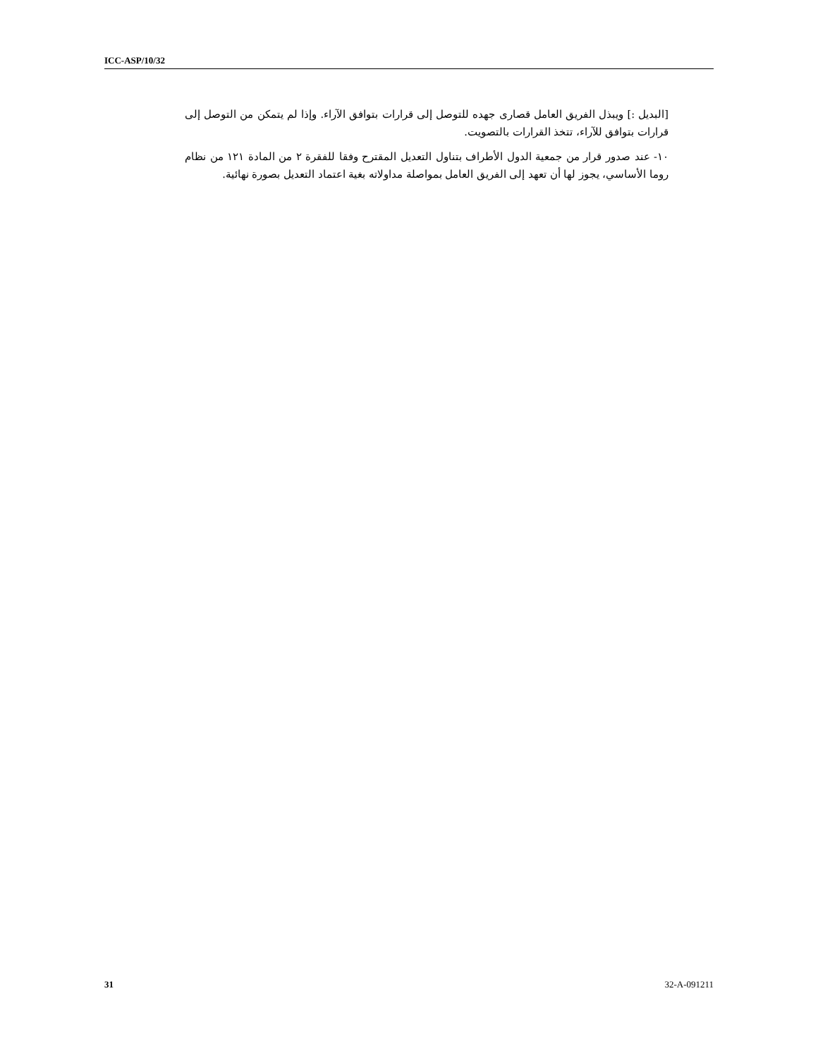ICC-ASP/10/32
[البديل :] ويبذل الفريق العامل قصارى جهده للتوصل إلى قرارات بتوافق الآراء. وإذا لم يتمكن من التوصل إلى قرارات بتوافق للآراء، تتخذ القرارات بالتصويت.
١٠- عند صدور قرار من جمعية الدول الأطراف بتناول التعديل المقترح وفقا للفقرة ٢ من المادة ١٢١ من نظام روما الأساسي، يجوز لها أن تعهد إلى الفريق العامل بمواصلة مداولاته بغية اعتماد التعديل بصورة نهائية.
31 32-A-091211